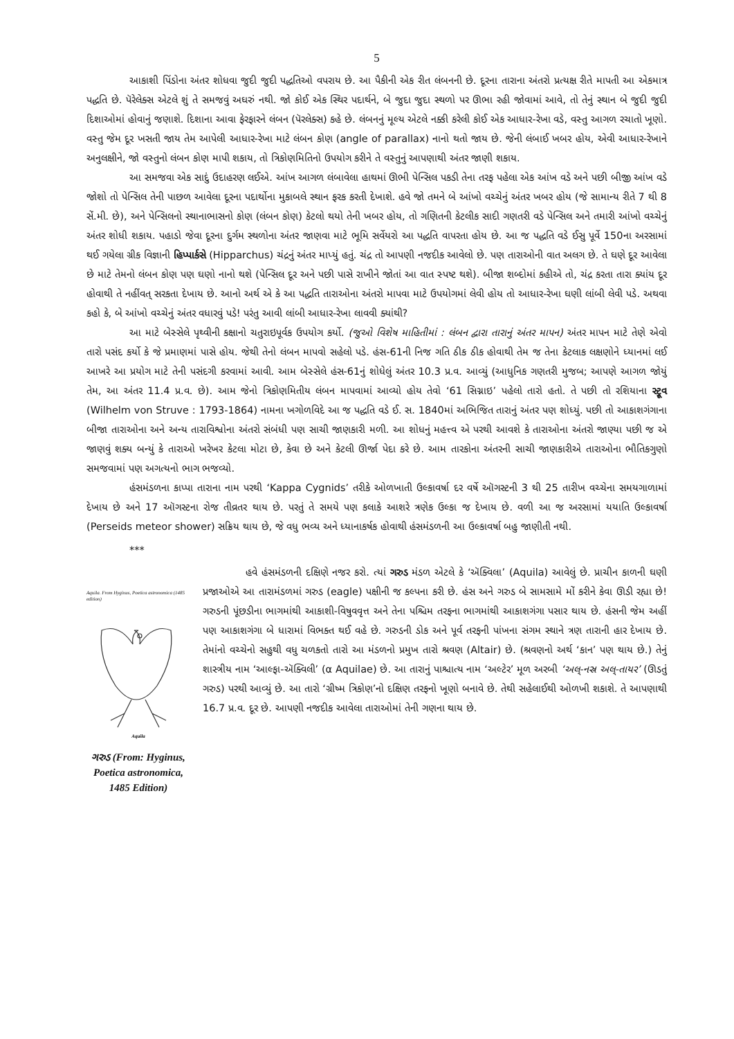5
આકાશી પિંડોના અંતર શોધવા જુદી જુદી પદ્ધતિઓ વપરાય છે. આ પૈકીની એક રીત લંબનની છે. દૂરના તારાના અંતરો પ્રત્યક્ષ રીતે માપતી આ એકમાત્ર પદ્ધતિ છે. પૅરેલેક્સ એટલે શું તે સમજવું અઘરું નથી. જો કોઈ એક સ્થિર પદાર્થને, બે જુદા જુદા સ્થળો પર ઊભા રહી જોવામાં આવે, તો તેનું સ્થાન બે જુદી જુદી દિશાઓમાં હોવાનું જણાશે. દિશાના આવા ફેરફારને લંબન (પૅરલેક્સ) કહે છે. લંબનનું મૂલ્ય એટલે નક્કી કરેલી કોઈ એક આધાર-રેખા વડે, વસ્તુ આગળ રચાતો ખૂણો. વસ્તુ જેમ દૂર ખસતી જાય તેમ આપેલી આધાર-રેખા માટે લંબન કોણ (angle of parallax) નાનો થતો જાય છે. જેની લંબાઈ ખબર હોય, એવી આધાર-રેખાને અનુલક્ષીને, જો વસ્તુનો લંબન કોણ માપી શકાય, તો ત્રિકોણમિતિનો ઉપયોગ કરીને તે વસ્તુનું આપણાથી અંતર જાણી શકાય.
આ સમજવા એક સાદું ઉદાહરણ લઈએ. આંખ આગળ લંબાવેલા હાથમાં ઊભી પેન્સિલ પકડી તેના તરફ પહેલા એક આંખ વડે અને પછી બીજી આંખ વડે જોશો તો પેન્સિલ તેની પાછળ આવેલા દૂરના પદાર્થોના મુકાબલે સ્થાન ફરક કરતી દેખાશે. હવે જો તમને બે આંખો વચ્ચેનું અંતર ખબર હોય (જે સામાન્ય રીતે 7 થી 8 સેં.મી. છે), અને પેન્સિલનો સ્થાનાભાસનો કોણ (લંબન કોણ) કેટલો થયો તેની ખબર હોય, તો ગણિતની કેટલીક સાદી ગણતરી વડે પેન્સિલ અને તમારી આંખો વચ્ચેનું અંતર શોધી શકાય. પહાડો જેવા દૂરના દુર્ગમ સ્થળોના અંતર જાણવા માટે ભૂમિ સર્વેયરો આ પદ્ધતિ વાપરતા હોય છે. આ જ પદ્ધતિ વડે ઈસુ પૂર્વે 150ના અરસામાં થઈ ગયેલા ગ્રીક વિજ્ઞાની હિપ્પાર્કસે (Hipparchus) ચંદ્રનું અંતર માપ્યું હતું. ચંદ્ર તો આપણી નજદીક આવેલો છે. પણ તારાઓની વાત અલગ છે. તે ઘણે દૂર આવેલા છે માટે તેમનો લંબન કોણ પણ ઘણો નાનો થશે (પેન્સિલ દૂર અને પછી પાસે રાખીને જોતાં આ વાત સ્પષ્ટ થશે). બીજા શબ્દોમાં કહીએ તો, ચંદ્ર કરતા તારા ક્યાંય દૂર હોવાથી તે નહીંવત્ સરકતા દેખાય છે. આનો અર્થ એ કે આ પદ્ધતિ તારાઓના અંતરો માપવા માટે ઉપયોગમાં લેવી હોય તો આધાર-રેખા ઘણી લાંબી લેવી પડે. અથવા કહો કે, બે આંખો વચ્ચેનું અંતર વધારવું પડે! પરંતુ આવી લાંબી આધાર-રેખા લાવવી ક્યાંથી?
આ માટે બેસ્સેલે પૃથ્વીની કક્ષાનો ચતુરાઇપૂર્વક ઉપયોગ કર્યો. (જુઓ વિશેષ માહિતીમાં : લંબન દ્વારા તારાનું અંતર માપન) અંતર માપન માટે તેણે એવો તારો પસંદ કર્યો કે જે પ્રમાણમાં પાસે હોય. જેથી તેનો લંબન માપવો સહેલો પડે. હંસ-61ની નિજ ગતિ ઠીક ઠીક હોવાથી તેમ જ તેના કેટલાક લક્ષણોને ધ્યાનમાં લઈ આખરે આ પ્રયોગ માટે તેની પસંદગી કરવામાં આવી. આમ બેસ્સેલે હંસ-61નું શોધેલું અંતર 10.3 પ્ર.વ. આવ્યું (આધુનિક ગણતરી મુજબ; આપણે આગળ જોયું તેમ, આ અંતર 11.4 પ્ર.વ. છે). આમ જેનો ત્રિકોણમિતીય લંબન માપવામાં આવ્યો હોય તેવો ‘61 સિગ્નાઇ’ પહેલો તારો હતો. તે પછી તો રશિયાના સ્ટ્રૂવ (Wilhelm von Struve : 1793-1864) નામના ખગોળવિદે આ જ પદ્ધતિ વડે ઈ. સ. 1840માં અભિજિત તારાનું અંતર પણ શોધ્યું. પછી તો આકાશગંગાના બીજા તારાઓના અને અન્ય તારાવિશ્વોના અંતરો સંબંધી પણ સાચી જાણકારી મળી. આ શોધનું મહત્ત્વ એ પરથી આવશે કે તારાઓના અંતરો જાણ્યા પછી જ એ જાણવું શક્ય બન્યું કે તારાઓ ખરેખર કેટલા મોટા છે, કેવા છે અને કેટલી ઊર્જા પેદા કરે છે. આમ તારકોના અંતરની સાચી જાણકારીએ તારાઓના ભૌતિકગુણો સમજવામાં પણ અગત્યનો ભાગ ભજવ્યો.
હંસમંડળના કાપ્પા તારાના નામ પરથી ‘Kappa Cygnids’ તરીકે ઓળખાતી ઉલ્કાવર્ષા દર વર્ષે ઑગસ્ટની 3 થી 25 તારીખ વચ્ચેના સમયગાળામાં દેખાય છે અને 17 ઑગસ્ટના રોજ તીવ્રતર થાય છે. પરતું તે સમયે પણ કલાકે આશરે ત્રણેક ઉલ્કા જ દેખાય છે. વળી આ જ અરસામાં યયાતિ ઉલ્કાવર્ષા (Perseids meteor shower) સક્રિય થાય છે, જે વધુ ભવ્ય અને ધ્યાનાકર્ષક હોવાથી હંસમંડળની આ ઉલ્કાવર્ષા બહુ જાણીતી નથી.
***
Aquila. From Hyginus, Poetica astronomica (1485 edition)
Aquila
ગરુડ (From: Hyginus, Poetica astronomica, 1485 Edition)
હવે હંસમંડળની દક્ષિણે નજર કરો. ત્યાં ગરુડ મંડળ એટલે કે ‘ઍક્વિલા’ (Aquila) આવેલું છે. પ્રાચીન કાળની ઘણી પ્રજાઓએ આ તારામંડળમાં ગરુડ (eagle) પક્ષીની જ કલ્પના કરી છે. હંસ અને ગરુડ બે સામસામે મોં કરીને કેવા ઊડી રહ્યા છે! ગરુડની પૂંછડીના ભાગમાંથી આકાશી-વિષુવવૃત્ત અને તેના પશ્ચિમ તરફના ભાગમાંથી આકાશગંગા પસાર થાય છે. હંસની જેમ અહીં પણ આકાશગંગા બે ધારામાં વિભક્ત થઈ વહે છે. ગરુડની ડોક અને પૂર્વ તરફની પાંખના સંગમ સ્થાને ત્રણ તારાની હાર દેખાય છે. તેમાંનો વચ્ચેનો સહુથી વધુ ચળકતો તારો આ મંડળનો પ્રમુખ તારો શ્રવણ (Altair) છે. (શ્રવણનો અર્થ ‘કાન’ પણ થાય છે.) તેનું શાસ્ત્રીય નામ ‘આલ્ફા-ઍક્વિલી’ (α Aquilae) છે. આ તારાનું પાશ્ચાત્ય નામ ‘અલ્ટેર’ મૂળ અરબી ‘અલ્-નસ્ર અલ્-તાયર’ (ઊડતું ગરુડ) પરથી આવ્યું છે. આ તારો ‘ગ્રીષ્મ ત્રિકોણ’નો દક્ષિણ તરફનો ખૂણો બનાવે છે. તેથી સહેલાઈથી ઓળખી શકાશે. તે આપણાથી 16.7 પ્ર.વ. દૂર છે. આપણી નજદીક આવેલા તારાઓમાં તેની ગણના થાય છે.